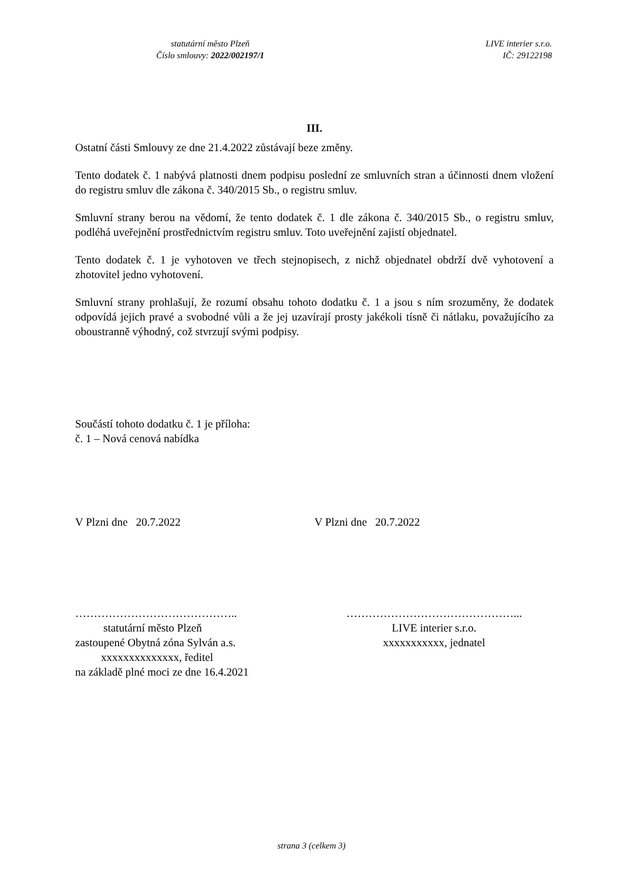statutární město Plzeň
Číslo smlouvy: 2022/002197/1
LIVE interier s.r.o.
IČ: 29122198
III.
Ostatní části Smlouvy ze dne 21.4.2022 zůstávají beze změny.
Tento dodatek č. 1 nabývá platnosti dnem podpisu poslední ze smluvních stran a účinnosti dnem vložení do registru smluv dle zákona č. 340/2015 Sb., o registru smluv.
Smluvní strany berou na vědomí, že tento dodatek č. 1 dle zákona č. 340/2015 Sb., o registru smluv, podléhá uveřejnění prostřednictvím registru smluv. Toto uveřejnění zajistí objednatel.
Tento dodatek č. 1 je vyhotoven ve třech stejnopisech, z nichž objednatel obdrží dvě vyhotovení a zhotovitel jedno vyhotovení.
Smluvní strany prohlašují, že rozumí obsahu tohoto dodatku č. 1 a jsou s ním srozuměny, že dodatek odpovídá jejich pravé a svobodné vůli a že jej uzavírají prosty jakékoli tísně či nátlaku, považujícího za oboustranně výhodný, což stvrzují svými podpisy.
Součástí tohoto dodatku č. 1 je příloha:
č. 1 – Nová cenová nabídka
V Plzni dne 20.7.2022 V Plzni dne 20.7.2022
……………………………………..
statutární město Plzeň
zastoupené Obytná zóna Sylván a.s.
xxxxxxxxxxxxxx, ředitel
na základě plné moci ze dne 16.4.2021
………………………………………...
LIVE interier s.r.o.
xxxxxxxxxxx, jednatel
strana 3 (celkem 3)